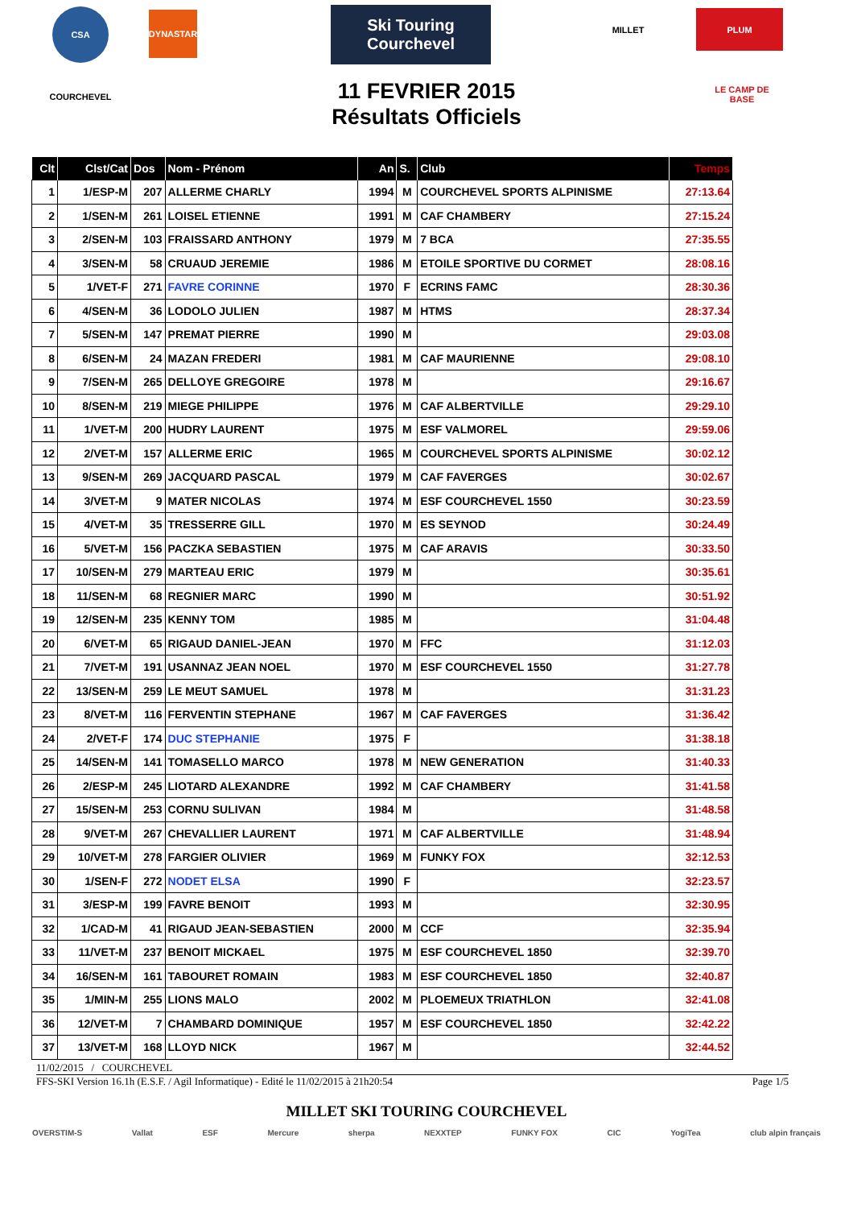CSA DYNASTAR
Ski Touring Courchevel
MILLET PLUM
COURCHEVEL
LE CAMP DE BASE
11 FEVRIER 2015
Résultats Officiels
| Clt | Clst/Cat | Dos | Nom - Prénom | An | S. | Club | Temps |
| --- | --- | --- | --- | --- | --- | --- | --- |
| 1 | 1/ESP-M | 207 | ALLERME CHARLY | 1994 | M | COURCHEVEL SPORTS ALPINISME | 27:13.64 |
| 2 | 1/SEN-M | 261 | LOISEL ETIENNE | 1991 | M | CAF CHAMBERY | 27:15.24 |
| 3 | 2/SEN-M | 103 | FRAISSARD ANTHONY | 1979 | M | 7 BCA | 27:35.55 |
| 4 | 3/SEN-M | 58 | CRUAUD JEREMIE | 1986 | M | ETOILE SPORTIVE DU CORMET | 28:08.16 |
| 5 | 1/VET-F | 271 | FAVRE CORINNE | 1970 | F | ECRINS FAMC | 28:30.36 |
| 6 | 4/SEN-M | 36 | LODOLO JULIEN | 1987 | M | HTMS | 28:37.34 |
| 7 | 5/SEN-M | 147 | PREMAT PIERRE | 1990 | M | | 29:03.08 |
| 8 | 6/SEN-M | 24 | MAZAN FREDERI | 1981 | M | CAF MAURIENNE | 29:08.10 |
| 9 | 7/SEN-M | 265 | DELLOYE GREGOIRE | 1978 | M | | 29:16.67 |
| 10 | 8/SEN-M | 219 | MIEGE PHILIPPE | 1976 | M | CAF ALBERTVILLE | 29:29.10 |
| 11 | 1/VET-M | 200 | HUDRY LAURENT | 1975 | M | ESF VALMOREL | 29:59.06 |
| 12 | 2/VET-M | 157 | ALLERME ERIC | 1965 | M | COURCHEVEL SPORTS ALPINISME | 30:02.12 |
| 13 | 9/SEN-M | 269 | JACQUARD PASCAL | 1979 | M | CAF FAVERGES | 30:02.67 |
| 14 | 3/VET-M | 9 | MATER NICOLAS | 1974 | M | ESF COURCHEVEL 1550 | 30:23.59 |
| 15 | 4/VET-M | 35 | TRESSERRE GILL | 1970 | M | ES SEYNOD | 30:24.49 |
| 16 | 5/VET-M | 156 | PACZKA SEBASTIEN | 1975 | M | CAF ARAVIS | 30:33.50 |
| 17 | 10/SEN-M | 279 | MARTEAU ERIC | 1979 | M | | 30:35.61 |
| 18 | 11/SEN-M | 68 | REGNIER MARC | 1990 | M | | 30:51.92 |
| 19 | 12/SEN-M | 235 | KENNY TOM | 1985 | M | | 31:04.48 |
| 20 | 6/VET-M | 65 | RIGAUD DANIEL-JEAN | 1970 | M | FFC | 31:12.03 |
| 21 | 7/VET-M | 191 | USANNAZ JEAN NOEL | 1970 | M | ESF COURCHEVEL 1550 | 31:27.78 |
| 22 | 13/SEN-M | 259 | LE MEUT SAMUEL | 1978 | M | | 31:31.23 |
| 23 | 8/VET-M | 116 | FERVENTIN STEPHANE | 1967 | M | CAF FAVERGES | 31:36.42 |
| 24 | 2/VET-F | 174 | DUC STEPHANIE | 1975 | F | | 31:38.18 |
| 25 | 14/SEN-M | 141 | TOMASELLO MARCO | 1978 | M | NEW GENERATION | 31:40.33 |
| 26 | 2/ESP-M | 245 | LIOTARD ALEXANDRE | 1992 | M | CAF CHAMBERY | 31:41.58 |
| 27 | 15/SEN-M | 253 | CORNU SULIVAN | 1984 | M | | 31:48.58 |
| 28 | 9/VET-M | 267 | CHEVALLIER LAURENT | 1971 | M | CAF ALBERTVILLE | 31:48.94 |
| 29 | 10/VET-M | 278 | FARGIER OLIVIER | 1969 | M | FUNKY FOX | 32:12.53 |
| 30 | 1/SEN-F | 272 | NODET ELSA | 1990 | F | | 32:23.57 |
| 31 | 3/ESP-M | 199 | FAVRE BENOIT | 1993 | M | | 32:30.95 |
| 32 | 1/CAD-M | 41 | RIGAUD JEAN-SEBASTIEN | 2000 | M | CCF | 32:35.94 |
| 33 | 11/VET-M | 237 | BENOIT MICKAEL | 1975 | M | ESF COURCHEVEL 1850 | 32:39.70 |
| 34 | 16/SEN-M | 161 | TABOURET ROMAIN | 1983 | M | ESF COURCHEVEL 1850 | 32:40.87 |
| 35 | 1/MIN-M | 255 | LIONS MALO | 2002 | M | PLOEMEUX TRIATHLON | 32:41.08 |
| 36 | 12/VET-M | 7 | CHAMBARD DOMINIQUE | 1957 | M | ESF COURCHEVEL 1850 | 32:42.22 |
| 37 | 13/VET-M | 168 | LLOYD NICK | 1967 | M | | 32:44.52 |
11/02/2015 / COURCHEVEL
FFS-SKI Version 16.1h (E.S.F. / Agil Informatique) - Edité le 11/02/2015 à 21h20:54 Page 1/5
MILLET SKI TOURING COURCHEVEL
OVERSTIM-S Vallat ESF Mercure sherpa NEXXTEP FUNKY FOX CIC YogiTea club alpin français